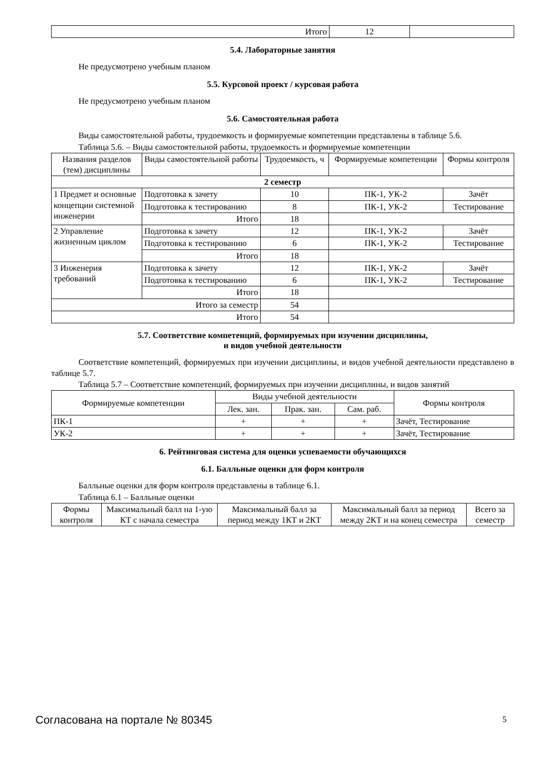| Итого | 12 | |
5.4. Лабораторные занятия
Не предусмотрено учебным планом
5.5. Курсовой проект / курсовая работа
Не предусмотрено учебным планом
5.6. Самостоятельная работа
Виды самостоятельной работы, трудоемкость и формируемые компетенции представлены в таблице 5.6.
Таблица 5.6. – Виды самостоятельной работы, трудоемкость и формируемые компетенции
| Названия разделов (тем) дисциплины | Виды самостоятельной работы | Трудоемкость, ч | Формируемые компетенции | Формы контроля |
| --- | --- | --- | --- | --- |
| 2 семестр | | | | |
| 1 Предмет и основные концепции системной инженерии | Подготовка к зачету | 10 | ПК-1, УК-2 | Зачёт |
| | Подготовка к тестированию | 8 | ПК-1, УК-2 | Тестирование |
| | Итого | 18 | | |
| 2 Управление жизненным циклом | Подготовка к зачету | 12 | ПК-1, УК-2 | Зачёт |
| | Подготовка к тестированию | 6 | ПК-1, УК-2 | Тестирование |
| | Итого | 18 | | |
| 3 Инженерия требований | Подготовка к зачету | 12 | ПК-1, УК-2 | Зачёт |
| | Подготовка к тестированию | 6 | ПК-1, УК-2 | Тестирование |
| | Итого | 18 | | |
| Итого за семестр | | 54 | | |
| Итого | | 54 | | |
5.7. Соответствие компетенций, формируемых при изучении дисциплины,
и видов учебной деятельности
Соответствие компетенций, формируемых при изучении дисциплины, и видов учебной деятельности представлено в таблице 5.7.
Таблица 5.7 – Соответствие компетенций, формируемых при изучении дисциплины, и видов занятий
| Формируемые компетенции | Виды учебной деятельности | | | Формы контроля |
| --- | --- | --- | --- | --- |
| | Лек. зан. | Прак. зан. | Сам. раб. | |
| ПК-1 | + | + | + | Зачёт, Тестирование |
| УК-2 | + | + | + | Зачёт, Тестирование |
6. Рейтинговая система для оценки успеваемости обучающихся
6.1. Балльные оценки для форм контроля
Балльные оценки для форм контроля представлены в таблице 6.1.
Таблица 6.1 – Балльные оценки
| Формы контроля | Максимальный балл на 1-ую КТ с начала семестра | Максимальный балл за период между 1КТ и 2КТ | Максимальный балл за период между 2КТ и на конец семестра | Всего за семестр |
| --- | --- | --- | --- | --- |
Согласована на портале № 80345 5